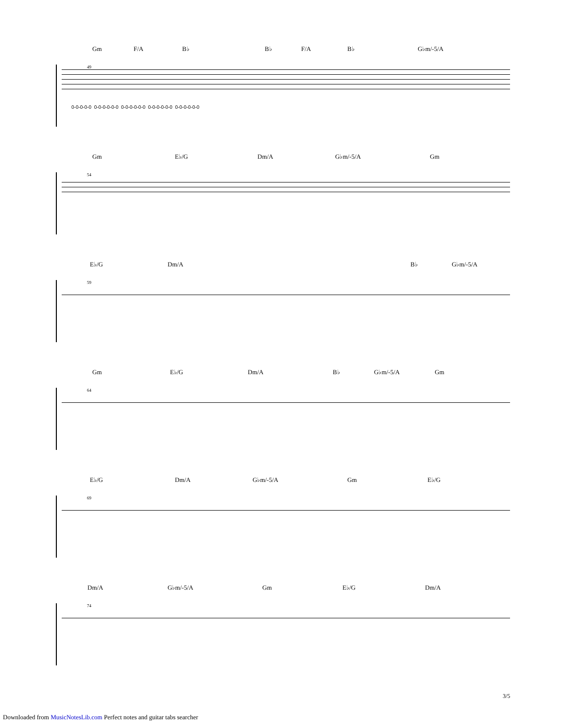Gm F/A B♭ B♭ F/A B♭ G♭m/-5/A
49
0-0-0-0-0 0-0-0-0-0-0 0-0-0-0-0-0 0-0-0-0-0-0 0-0-0-0-0-0
Gm E♭/G Dm/A G♭m/-5/A Gm
54
E♭/G Dm/A B♭ G♭m/-5/A
59
Gm E♭/G Dm/A B♭ G♭m/-5/A Gm
64
E♭/G Dm/A G♭m/-5/A Gm E♭/G
69
Dm/A G♭m/-5/A Gm E♭/G Dm/A
74
3/5
Downloaded from MusicNotesLib.com Perfect notes and guitar tabs searcher